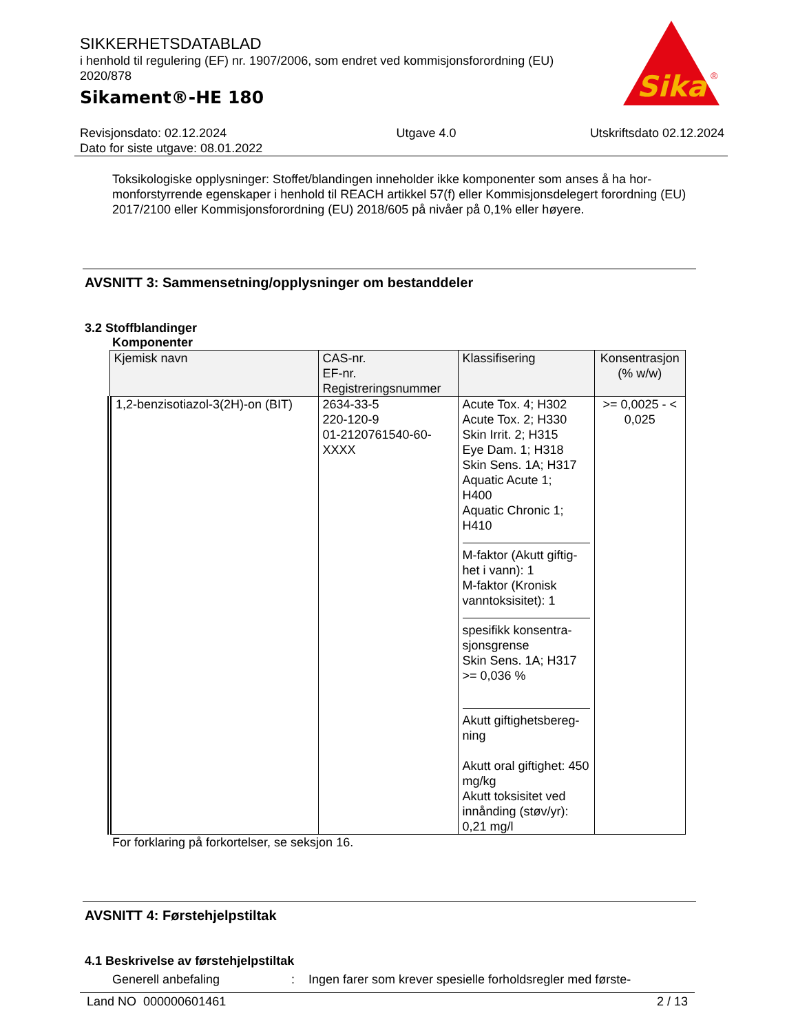SIKKERHETSDATABLAD
i henhold til regulering (EF) nr. 1907/2006, som endret ved kommisjonsforordning (EU) 2020/878
Sikament®-HE 180
Sika
®
Revisjonsdato: 02.12.2024
Dato for siste utgave: 08.01.2022
Utgave 4.0 Utskriftsdato 02.12.2024
Toksikologiske opplysninger: Stoffet/blandingen inneholder ikke komponenter som anses å ha hor-monforstyrrende egenskaper i henhold til REACH artikkel 57(f) eller Kommisjonsdelegert forordning (EU) 2017/2100 eller Kommisjonsforordning (EU) 2018/605 på nivåer på 0,1% eller høyere.
AVSNITT 3: Sammensetning/opplysninger om bestanddeler
3.2 Stoffblandinger
Komponenter
| Kjemisk navn | CAS-nr. EF-nr. Registreringsnummer | Klassifisering | Konsentrasjon (% w/w) |
| --- | --- | --- | --- |
| 1,2-benzisotiazol-3(2H)-on (BIT) | 2634-33-5 220-120-9 01-2120761540-60- XXXX | Acute Tox. 4; H302 Acute Tox. 2; H330 Skin Irrit. 2; H315 Eye Dam. 1; H318 Skin Sens. 1A; H317 Aquatic Acute 1; H400 Aquatic Chronic 1; H410 M-faktor (Akutt giftig-het i vann): 1 M-faktor (Kronisk vanntoksisitet): 1 spesifikk konsentra-sjonsgrense Skin Sens. 1A; H317 >= 0,036 % Akutt giftighetsbereg-ning Akutt oral giftighet: 450 mg/kg Akutt toksisitet ved innånding (støv/yr): 0,21 mg/l | >= 0,0025 - < 0,025 |
For forklaring på forkortelser, se seksjon 16.
AVSNITT 4: Førstehjelpstiltak
4.1 Beskrivelse av førstehjelpstiltak
Generell anbefaling : Ingen farer som krever spesielle forholdsregler med første-
Land NO 000000601461 2 / 13